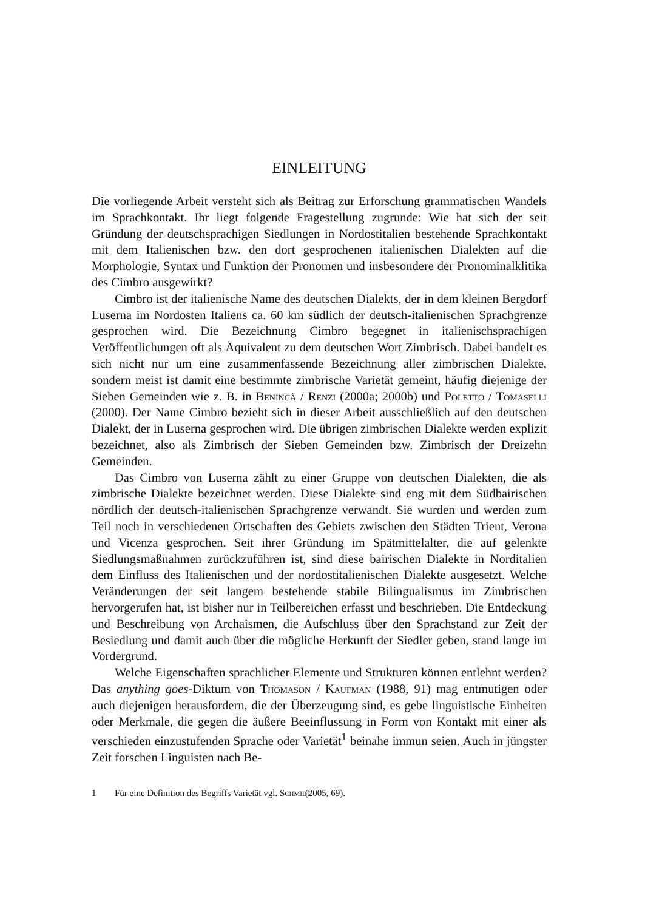EINLEITUNG
Die vorliegende Arbeit versteht sich als Beitrag zur Erforschung grammatischen Wandels im Sprachkontakt. Ihr liegt folgende Fragestellung zugrunde: Wie hat sich der seit Gründung der deutschsprachigen Siedlungen in Nordostitalien bestehende Sprachkontakt mit dem Italienischen bzw. den dort gesprochenen italienischen Dialekten auf die Morphologie, Syntax und Funktion der Pronomen und insbesondere der Pronominalklitika des Cimbro ausgewirkt?
Cimbro ist der italienische Name des deutschen Dialekts, der in dem kleinen Bergdorf Luserna im Nordosten Italiens ca. 60 km südlich der deutsch-italienischen Sprachgrenze gesprochen wird. Die Bezeichnung Cimbro begegnet in italienischsprachigen Veröffentlichungen oft als Äquivalent zu dem deutschen Wort Zimbrisch. Dabei handelt es sich nicht nur um eine zusammenfassende Bezeichnung aller zimbrischen Dialekte, sondern meist ist damit eine bestimmte zimbrische Varietät gemeint, häufig diejenige der Sieben Gemeinden wie z. B. in Benincà / Renzi (2000a; 2000b) und Poletto / Tomaselli (2000). Der Name Cimbro bezieht sich in dieser Arbeit ausschließlich auf den deutschen Dialekt, der in Luserna gesprochen wird. Die übrigen zimbrischen Dialekte werden explizit bezeichnet, also als Zimbrisch der Sieben Gemeinden bzw. Zimbrisch der Dreizehn Gemeinden.
Das Cimbro von Luserna zählt zu einer Gruppe von deutschen Dialekten, die als zimbrische Dialekte bezeichnet werden. Diese Dialekte sind eng mit dem Südbairischen nördlich der deutsch-italienischen Sprachgrenze verwandt. Sie wurden und werden zum Teil noch in verschiedenen Ortschaften des Gebiets zwischen den Städten Trient, Verona und Vicenza gesprochen. Seit ihrer Gründung im Spätmittelalter, die auf gelenkte Siedlungsmaßnahmen zurückzuführen ist, sind diese bairischen Dialekte in Norditalien dem Einfluss des Italienischen und der nordostitalienischen Dialekte ausgesetzt. Welche Veränderungen der seit langem bestehende stabile Bilingualismus im Zimbrischen hervorgerufen hat, ist bisher nur in Teilbereichen erfasst und beschrieben. Die Entdeckung und Beschreibung von Archaismen, die Aufschluss über den Sprachstand zur Zeit der Besiedlung und damit auch über die mögliche Herkunft der Siedler geben, stand lange im Vordergrund.
Welche Eigenschaften sprachlicher Elemente und Strukturen können entlehnt werden? Das anything goes-Diktum von Thomason / Kaufman (1988, 91) mag entmutigen oder auch diejenigen herausfordern, die der Überzeugung sind, es gebe linguistische Einheiten oder Merkmale, die gegen die äußere Beeinflussung in Form von Kontakt mit einer als verschieden einzustufenden Sprache oder Varietät<sup>1</sup> beinahe immun seien. Auch in jüngster Zeit forschen Linguisten nach Be-
1 Für eine Definition des Begriffs Varietät vgl. Schmidt (2005, 69).